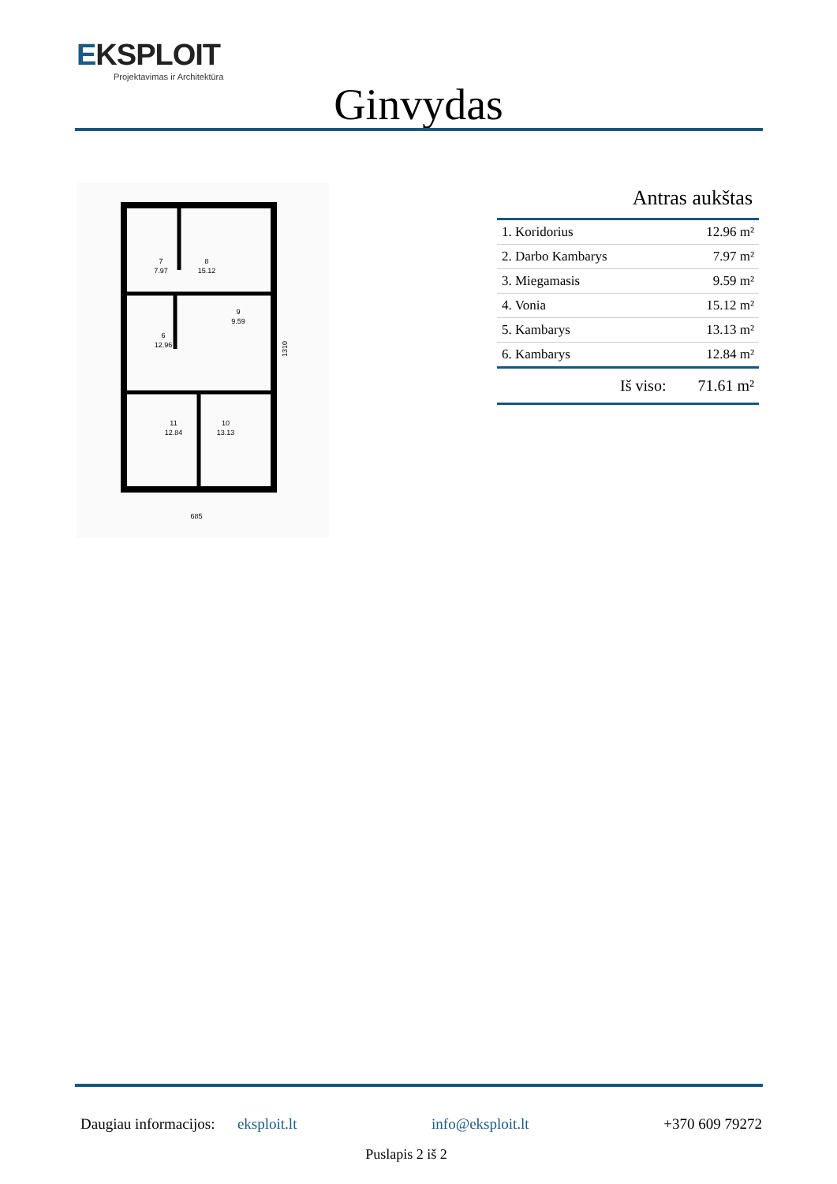EKSPLOIT
Projektavimas ir Architektūra
Ginvydas
7
7.97
8
15.12
9
9.59
6
12.96
11
12.84
10
13.13
685
1310
Antras aukštas
| 1. Koridorius | 12.96 m² |
| 2. Darbo Kambarys | 7.97 m² |
| 3. Miegamasis | 9.59 m² |
| 4. Vonia | 15.12 m² |
| 5. Kambarys | 13.13 m² |
| 6. Kambarys | 12.84 m² |
Iš viso: 71.61 m²
Daugiau informacijos: eksploit.lt info@eksploit.lt +370 609 79272
Puslapis 2 iš 2